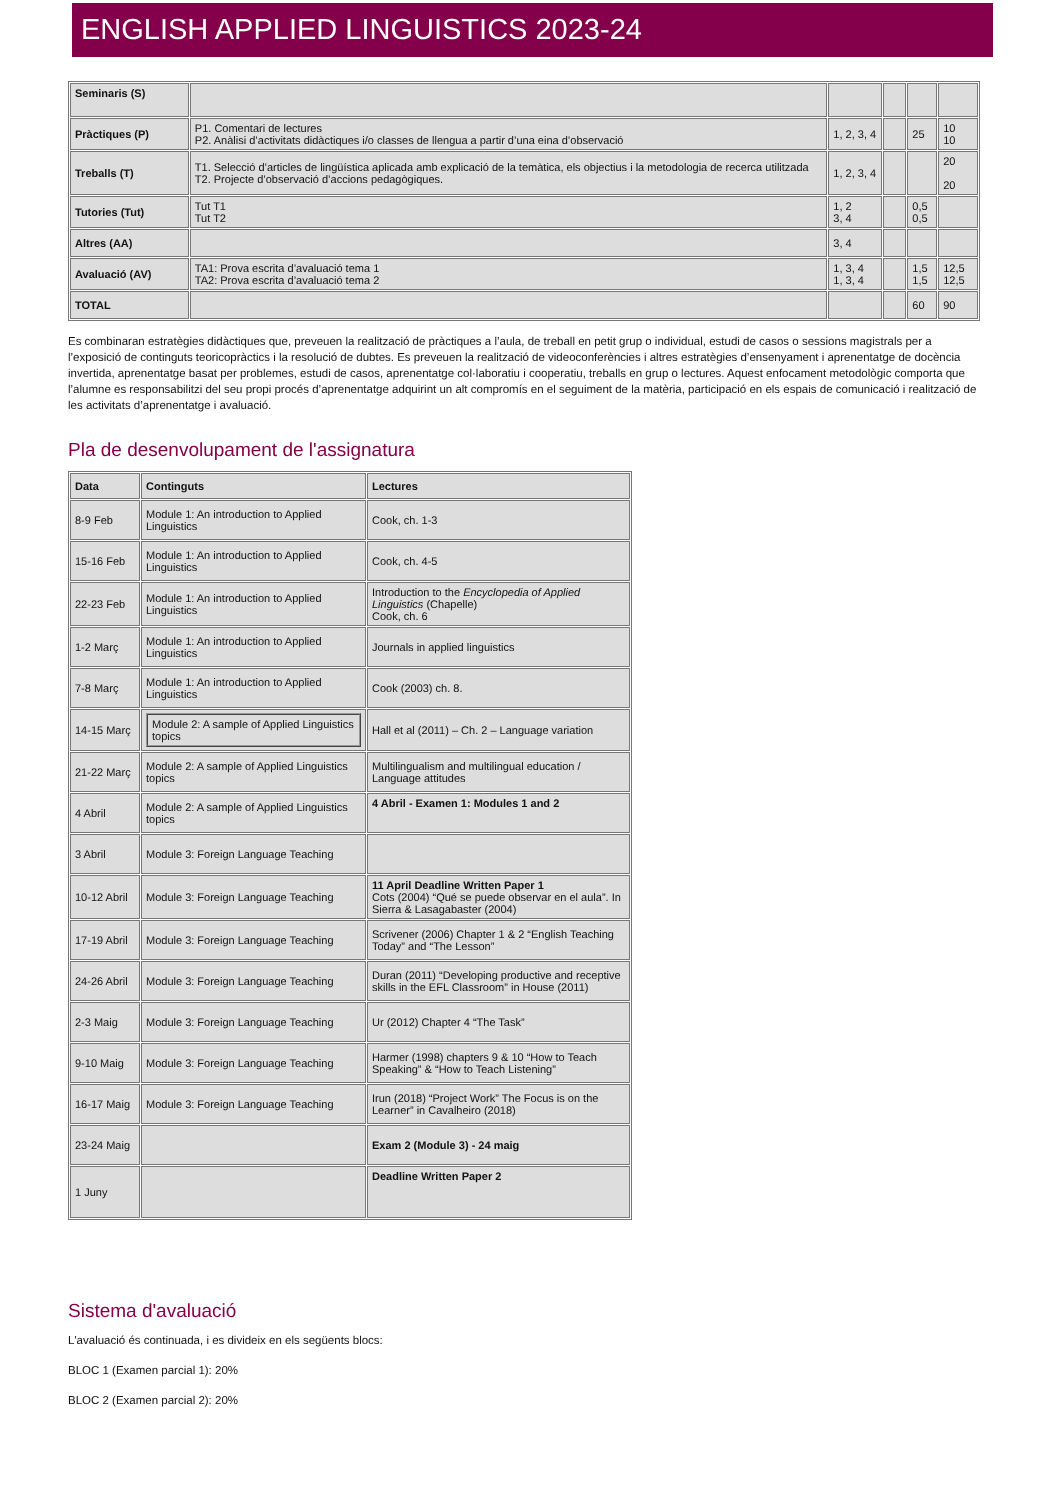ENGLISH APPLIED LINGUISTICS 2023-24
| Seminaris (S) | | | | | |
| Pràctiques (P) | P1. Comentari de lectures P2. Anàlisi d’activitats didàctiques i/o classes de llengua a partir d’una eina d’observació | 1, 2, 3, 4 | | 25 | 10 10 |
| Treballs (T) | T1. Selecció d’articles de lingüística aplicada amb explicació de la temàtica, els objectius i la metodologia de recerca utilitzada T2. Projecte d’observació d’accions pedagògiques. | 1, 2, 3, 4 | | | 20 20 |
| Tutories (Tut) | Tut T1 Tut T2 | 1, 2 3, 4 | | 0,5 0,5 | |
| Altres (AA) | | 3, 4 | | | |
| Avaluació (AV) | TA1: Prova escrita d’avaluació tema 1 TA2: Prova escrita d’avaluació tema 2 | 1, 3, 4 1, 3, 4 | | 1,5 1,5 | 12,5 12,5 |
| TOTAL | | | | 60 | 90 |
Es combinaran estratègies didàctiques que, preveuen la realització de pràctiques a l’aula, de treball en petit grup o individual, estudi de casos o sessions magistrals per a l’exposició de continguts teoricopràctics i la resolució de dubtes. Es preveuen la realització de videoconferències i altres estratègies d’ensenyament i aprenentatge de docència invertida, aprenentatge basat per problemes, estudi de casos, aprenentatge col·laboratiu i cooperatiu, treballs en grup o lectures. Aquest enfocament metodològic comporta que l’alumne es responsabilitzi del seu propi procés d’aprenentatge adquirint un alt compromís en el seguiment de la matèria, participació en els espais de comunicació i realització de les activitats d’aprenentatge i avaluació.
Pla de desenvolupament de l'assignatura
| Data | Continguts | Lectures |
| --- | --- | --- |
| 8-9 Feb | Module 1: An introduction to Applied Linguistics | Cook, ch. 1-3 |
| 15-16 Feb | Module 1: An introduction to Applied Linguistics | Cook, ch. 4-5 |
| 22-23 Feb | Module 1: An introduction to Applied Linguistics | Introduction to the Encyclopedia of Applied Linguistics (Chapelle) Cook, ch. 6 |
| 1-2 Març | Module 1: An introduction to Applied Linguistics | Journals in applied linguistics |
| 7-8 Març | Module 1: An introduction to Applied Linguistics | Cook (2003) ch. 8. |
| 14-15 Març | Module 2: A sample of Applied Linguistics topics | Hall et al (2011) – Ch. 2 – Language variation |
| 21-22 Març | Module 2: A sample of Applied Linguistics topics | Multilingualism and multilingual education / Language attitudes |
| 4 Abril | Module 2: A sample of Applied Linguistics topics | 4 Abril - Examen 1: Modules 1 and 2 |
| 3 Abril | Module 3: Foreign Language Teaching | |
| 10-12 Abril | Module 3: Foreign Language Teaching | 11 April Deadline Written Paper 1 Cots (2004) “Qué se puede observar en el aula”. In Sierra & Lasagabaster (2004) |
| 17-19 Abril | Module 3: Foreign Language Teaching | Scrivener (2006) Chapter 1 & 2 “English Teaching Today” and “The Lesson” |
| 24-26 Abril | Module 3: Foreign Language Teaching | Duran (2011) “Developing productive and receptive skills in the EFL Classroom” in House (2011) |
| 2-3 Maig | Module 3: Foreign Language Teaching | Ur (2012) Chapter 4 “The Task” |
| 9-10 Maig | Module 3: Foreign Language Teaching | Harmer (1998) chapters 9 & 10 “How to Teach Speaking” & “How to Teach Listening” |
| 16-17 Maig | Module 3: Foreign Language Teaching | Irun (2018) “Project Work” The Focus is on the Learner” in Cavalheiro (2018) |
| 23-24 Maig | | Exam 2 (Module 3) - 24 maig |
| 1 Juny | | Deadline Written Paper 2 |
Sistema d'avaluació
L'avaluació és continuada, i es divideix en els següents blocs:
BLOC 1 (Examen parcial 1): 20%
BLOC 2 (Examen parcial 2): 20%